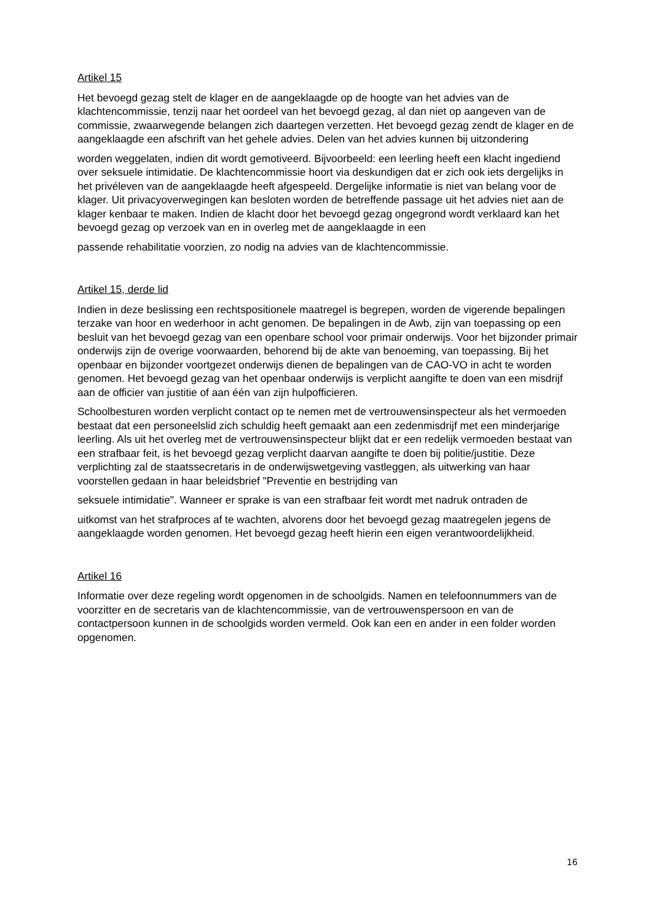Artikel 15
Het bevoegd gezag stelt de klager en de aangeklaagde op de hoogte van het advies van de klachtencommissie, tenzij naar het oordeel van het bevoegd gezag, al dan niet op aangeven van de commissie, zwaarwegende belangen zich daartegen verzetten. Het bevoegd gezag zendt de klager en de aangeklaagde een afschrift van het gehele advies. Delen van het advies kunnen bij uitzondering
worden weggelaten, indien dit wordt gemotiveerd. Bijvoorbeeld: een leerling heeft een klacht ingediend over seksuele intimidatie. De klachtencommissie hoort via deskundigen dat er zich ook iets dergelijks in het privéleven van de aangeklaagde heeft afgespeeld. Dergelijke informatie is niet van belang voor de klager. Uit privacyoverwegingen kan besloten worden de betreffende passage uit het advies niet aan de klager kenbaar te maken. Indien de klacht door het bevoegd gezag ongegrond wordt verklaard kan het bevoegd gezag op verzoek van en in overleg met de aangeklaagde in een
passende rehabilitatie voorzien, zo nodig na advies van de klachtencommissie.
Artikel 15, derde lid
Indien in deze beslissing een rechtspositionele maatregel is begrepen, worden de vigerende bepalingen terzake van hoor en wederhoor in acht genomen. De bepalingen in de Awb, zijn van toepassing op een besluit van het bevoegd gezag van een openbare school voor primair onderwijs. Voor het bijzonder primair onderwijs zijn de overige voorwaarden, behorend bij de akte van benoeming, van toepassing. Bij het openbaar en bijzonder voortgezet onderwijs dienen de bepalingen van de CAO-VO in acht te worden genomen. Het bevoegd gezag van het openbaar onderwijs is verplicht aangifte te doen van een misdrijf aan de officier van justitie of aan één van zijn hulpofficieren.
Schoolbesturen worden verplicht contact op te nemen met de vertrouwensinspecteur als het vermoeden bestaat dat een personeelslid zich schuldig heeft gemaakt aan een zedenmisdrijf met een minderjarige leerling. Als uit het overleg met de vertrouwensinspecteur blijkt dat er een redelijk vermoeden bestaat van een strafbaar feit, is het bevoegd gezag verplicht daarvan aangifte te doen bij politie/justitie. Deze verplichting zal de staatssecretaris in de onderwijswetgeving vastleggen, als uitwerking van haar voorstellen gedaan in haar beleidsbrief "Preventie en bestrijding van
seksuele intimidatie". Wanneer er sprake is van een strafbaar feit wordt met nadruk ontraden de
uitkomst van het strafproces af te wachten, alvorens door het bevoegd gezag maatregelen jegens de aangeklaagde worden genomen. Het bevoegd gezag heeft hierin een eigen verantwoordelijkheid.
Artikel 16
Informatie over deze regeling wordt opgenomen in de schoolgids. Namen en telefoonnummers van de voorzitter en de secretaris van de klachtencommissie, van de vertrouwenspersoon en van de contactpersoon kunnen in de schoolgids worden vermeld. Ook kan een en ander in een folder worden opgenomen.
16